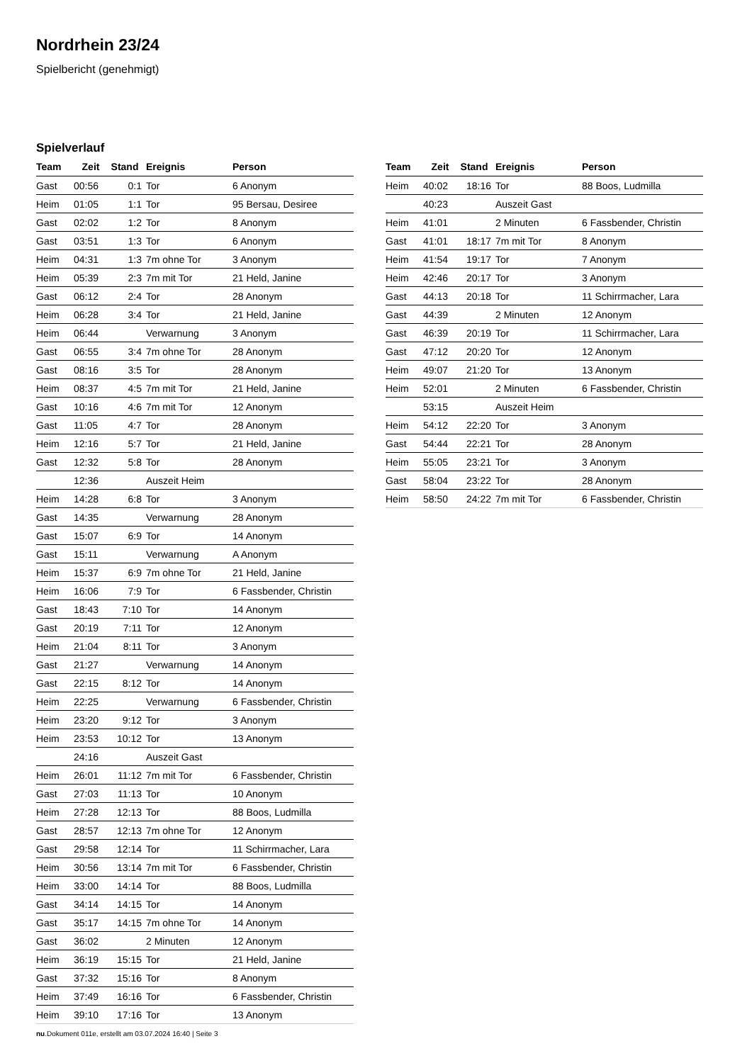Nordrhein 23/24
Spielbericht (genehmigt)
Spielverlauf
| Team | Zeit | Stand | Ereignis | Person |
| --- | --- | --- | --- | --- |
| Gast | 00:56 | 0:1 | Tor | 6 Anonym |
| Heim | 01:05 | 1:1 | Tor | 95 Bersau, Desiree |
| Gast | 02:02 | 1:2 | Tor | 8 Anonym |
| Gast | 03:51 | 1:3 | Tor | 6 Anonym |
| Heim | 04:31 | 1:3 | 7m ohne Tor | 3 Anonym |
| Heim | 05:39 | 2:3 | 7m mit Tor | 21 Held, Janine |
| Gast | 06:12 | 2:4 | Tor | 28 Anonym |
| Heim | 06:28 | 3:4 | Tor | 21 Held, Janine |
| Heim | 06:44 | | Verwarnung | 3 Anonym |
| Gast | 06:55 | 3:4 | 7m ohne Tor | 28 Anonym |
| Gast | 08:16 | 3:5 | Tor | 28 Anonym |
| Heim | 08:37 | 4:5 | 7m mit Tor | 21 Held, Janine |
| Gast | 10:16 | 4:6 | 7m mit Tor | 12 Anonym |
| Gast | 11:05 | 4:7 | Tor | 28 Anonym |
| Heim | 12:16 | 5:7 | Tor | 21 Held, Janine |
| Gast | 12:32 | 5:8 | Tor | 28 Anonym |
| | 12:36 | | Auszeit Heim | |
| Heim | 14:28 | 6:8 | Tor | 3 Anonym |
| Gast | 14:35 | | Verwarnung | 28 Anonym |
| Gast | 15:07 | 6:9 | Tor | 14 Anonym |
| Gast | 15:11 | | Verwarnung | A Anonym |
| Heim | 15:37 | 6:9 | 7m ohne Tor | 21 Held, Janine |
| Heim | 16:06 | 7:9 | Tor | 6 Fassbender, Christin |
| Gast | 18:43 | 7:10 | Tor | 14 Anonym |
| Gast | 20:19 | 7:11 | Tor | 12 Anonym |
| Heim | 21:04 | 8:11 | Tor | 3 Anonym |
| Gast | 21:27 | | Verwarnung | 14 Anonym |
| Gast | 22:15 | 8:12 | Tor | 14 Anonym |
| Heim | 22:25 | | Verwarnung | 6 Fassbender, Christin |
| Heim | 23:20 | 9:12 | Tor | 3 Anonym |
| Heim | 23:53 | 10:12 | Tor | 13 Anonym |
| | 24:16 | | Auszeit Gast | |
| Heim | 26:01 | 11:12 | 7m mit Tor | 6 Fassbender, Christin |
| Gast | 27:03 | 11:13 | Tor | 10 Anonym |
| Heim | 27:28 | 12:13 | Tor | 88 Boos, Ludmilla |
| Gast | 28:57 | 12:13 | 7m ohne Tor | 12 Anonym |
| Gast | 29:58 | 12:14 | Tor | 11 Schirrmacher, Lara |
| Heim | 30:56 | 13:14 | 7m mit Tor | 6 Fassbender, Christin |
| Heim | 33:00 | 14:14 | Tor | 88 Boos, Ludmilla |
| Gast | 34:14 | 14:15 | Tor | 14 Anonym |
| Gast | 35:17 | 14:15 | 7m ohne Tor | 14 Anonym |
| Gast | 36:02 | | 2 Minuten | 12 Anonym |
| Heim | 36:19 | 15:15 | Tor | 21 Held, Janine |
| Gast | 37:32 | 15:16 | Tor | 8 Anonym |
| Heim | 37:49 | 16:16 | Tor | 6 Fassbender, Christin |
| Heim | 39:10 | 17:16 | Tor | 13 Anonym |
| Team | Zeit | Stand | Ereignis | Person |
| --- | --- | --- | --- | --- |
| Heim | 40:02 | 18:16 | Tor | 88 Boos, Ludmilla |
| | 40:23 | | Auszeit Gast | |
| Heim | 41:01 | | 2 Minuten | 6 Fassbender, Christin |
| Gast | 41:01 | 18:17 | 7m mit Tor | 8 Anonym |
| Heim | 41:54 | 19:17 | Tor | 7 Anonym |
| Heim | 42:46 | 20:17 | Tor | 3 Anonym |
| Gast | 44:13 | 20:18 | Tor | 11 Schirrmacher, Lara |
| Gast | 44:39 | | 2 Minuten | 12 Anonym |
| Gast | 46:39 | 20:19 | Tor | 11 Schirrmacher, Lara |
| Gast | 47:12 | 20:20 | Tor | 12 Anonym |
| Heim | 49:07 | 21:20 | Tor | 13 Anonym |
| Heim | 52:01 | | 2 Minuten | 6 Fassbender, Christin |
| | 53:15 | | Auszeit Heim | |
| Heim | 54:12 | 22:20 | Tor | 3 Anonym |
| Gast | 54:44 | 22:21 | Tor | 28 Anonym |
| Heim | 55:05 | 23:21 | Tor | 3 Anonym |
| Gast | 58:04 | 23:22 | Tor | 28 Anonym |
| Heim | 58:50 | 24:22 | 7m mit Tor | 6 Fassbender, Christin |
nu.Dokument 011e, erstellt am 03.07.2024 16:40 | Seite 3